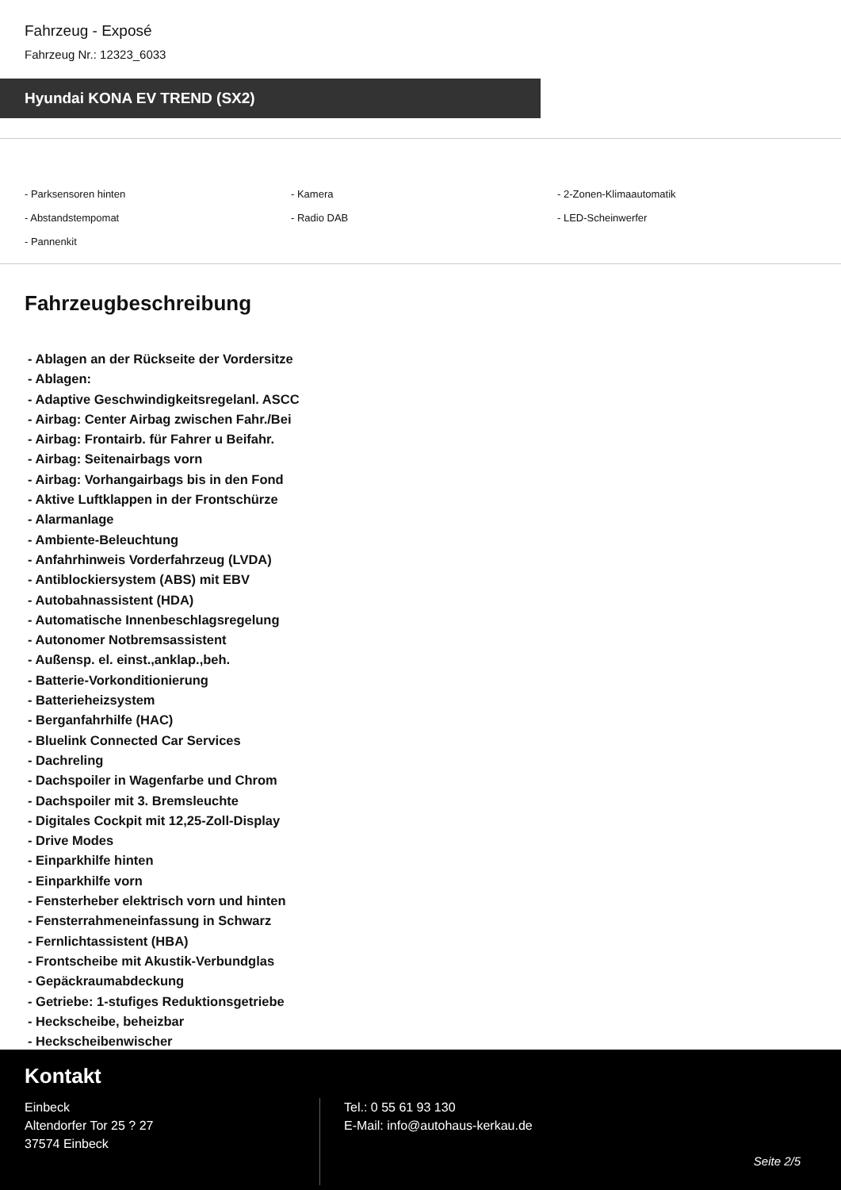Fahrzeug - Exposé
Fahrzeug Nr.: 12323_6033
Hyundai KONA EV TREND (SX2)
- Parksensoren hinten - Kamera - 2-Zonen-Klimaautomatik - Abstandstempomat - Radio DAB - LED-Scheinwerfer - Pannenkit
Fahrzeugbeschreibung
- Ablagen an der Rückseite der Vordersitze
- Ablagen:
- Adaptive Geschwindigkeitsregelanl. ASCC
- Airbag: Center Airbag zwischen Fahr./Bei
- Airbag: Frontairb. für Fahrer u Beifahr.
- Airbag: Seitenairbags vorn
- Airbag: Vorhangairbags bis in den Fond
- Aktive Luftklappen in der Frontschürze
- Alarmanlage
- Ambiente-Beleuchtung
- Anfahrhinweis Vorderfahrzeug (LVDA)
- Antiblockiersystem (ABS) mit EBV
- Autobahnassistent (HDA)
- Automatische Innenbeschlagsregelung
- Autonomer Notbremsassistent
- Außensp. el. einst.,anklap.,beh.
- Batterie-Vorkonditionierung
- Batterieheizsystem
- Berganfahrhilfe (HAC)
- Bluelink Connected Car Services
- Dachreling
- Dachspoiler in Wagenfarbe und Chrom
- Dachspoiler mit 3. Bremsleuchte
- Digitales Cockpit mit 12,25-Zoll-Display
- Drive Modes
- Einparkhilfe hinten
- Einparkhilfe vorn
- Fensterheber elektrisch vorn und hinten
- Fensterrahmeneinfassung in Schwarz
- Fernlichtassistent (HBA)
- Frontscheibe mit Akustik-Verbundglas
- Gepäckraumabdeckung
- Getriebe: 1-stufiges Reduktionsgetriebe
- Heckscheibe, beheizbar
- Heckscheibenwischer
Kontakt
Einbeck
Altendorfer Tor 25 ? 27
37574 Einbeck
Tel.: 0 55 61 93 130
E-Mail: info@autohaus-kerkau.de
Seite 2/5